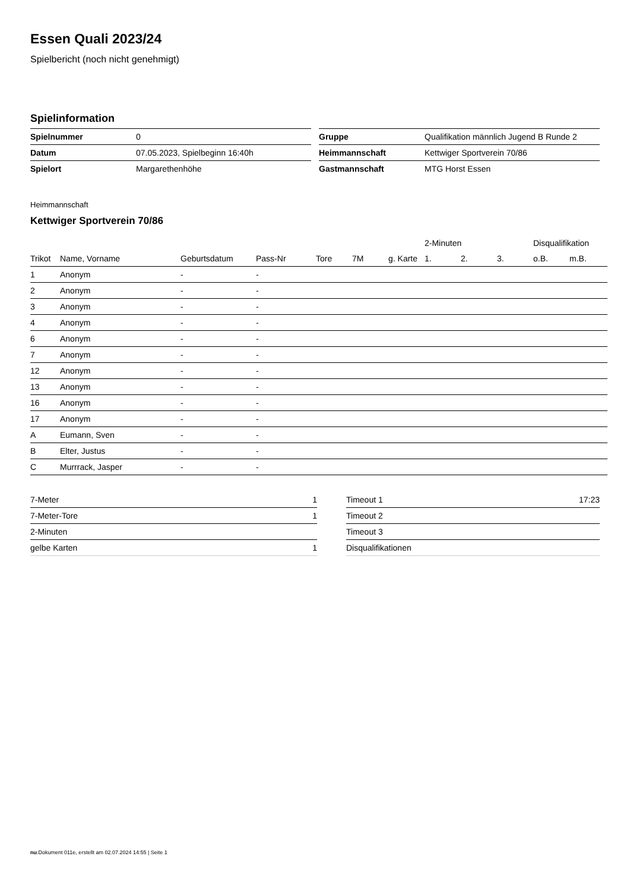Essen Quali 2023/24
Spielbericht (noch nicht genehmigt)
Spielinformation
| Spielnummer | 0 |
| Datum | 07.05.2023, Spielbeginn 16:40h |
| Spielort | Margarethenhöhe |
| Gruppe | Qualifikation männlich Jugend B Runde 2 |
| Heimmannschaft | Kettwiger Sportverein 70/86 |
| Gastmannschaft | MTG Horst Essen |
Heimmannschaft
Kettwiger Sportverein 70/86
| | | | | | | | 2-Minuten | | | Disqualifikation | |
| --- | --- | --- | --- | --- | --- | --- | --- | --- | --- | --- | --- |
| Trikot | Name, Vorname | Geburtsdatum | Pass-Nr | Tore | 7M | g. Karte | 1. | 2. | 3. | o.B. | m.B. |
| 1 | Anonym | - | - | | | | | | | | |
| 2 | Anonym | - | - | | | | | | | | |
| 3 | Anonym | - | - | | | | | | | | |
| 4 | Anonym | - | - | | | | | | | | |
| 6 | Anonym | - | - | | | | | | | | |
| 7 | Anonym | - | - | | | | | | | | |
| 12 | Anonym | - | - | | | | | | | | |
| 13 | Anonym | - | - | | | | | | | | |
| 16 | Anonym | - | - | | | | | | | | |
| 17 | Anonym | - | - | | | | | | | | |
| A | Eumann, Sven | - | - | | | | | | | | |
| B | Elter, Justus | - | - | | | | | | | | |
| C | Murrrack, Jasper | - | - | | | | | | | | |
| 7-Meter | 1 |
| 7-Meter-Tore | 1 |
| 2-Minuten | |
| gelbe Karten | 1 |
| Timeout 1 | 17:23 |
| Timeout 2 | |
| Timeout 3 | |
| Disqualifikationen | |
nu.Dokument 011e, erstellt am 02.07.2024 14:55 | Seite 1